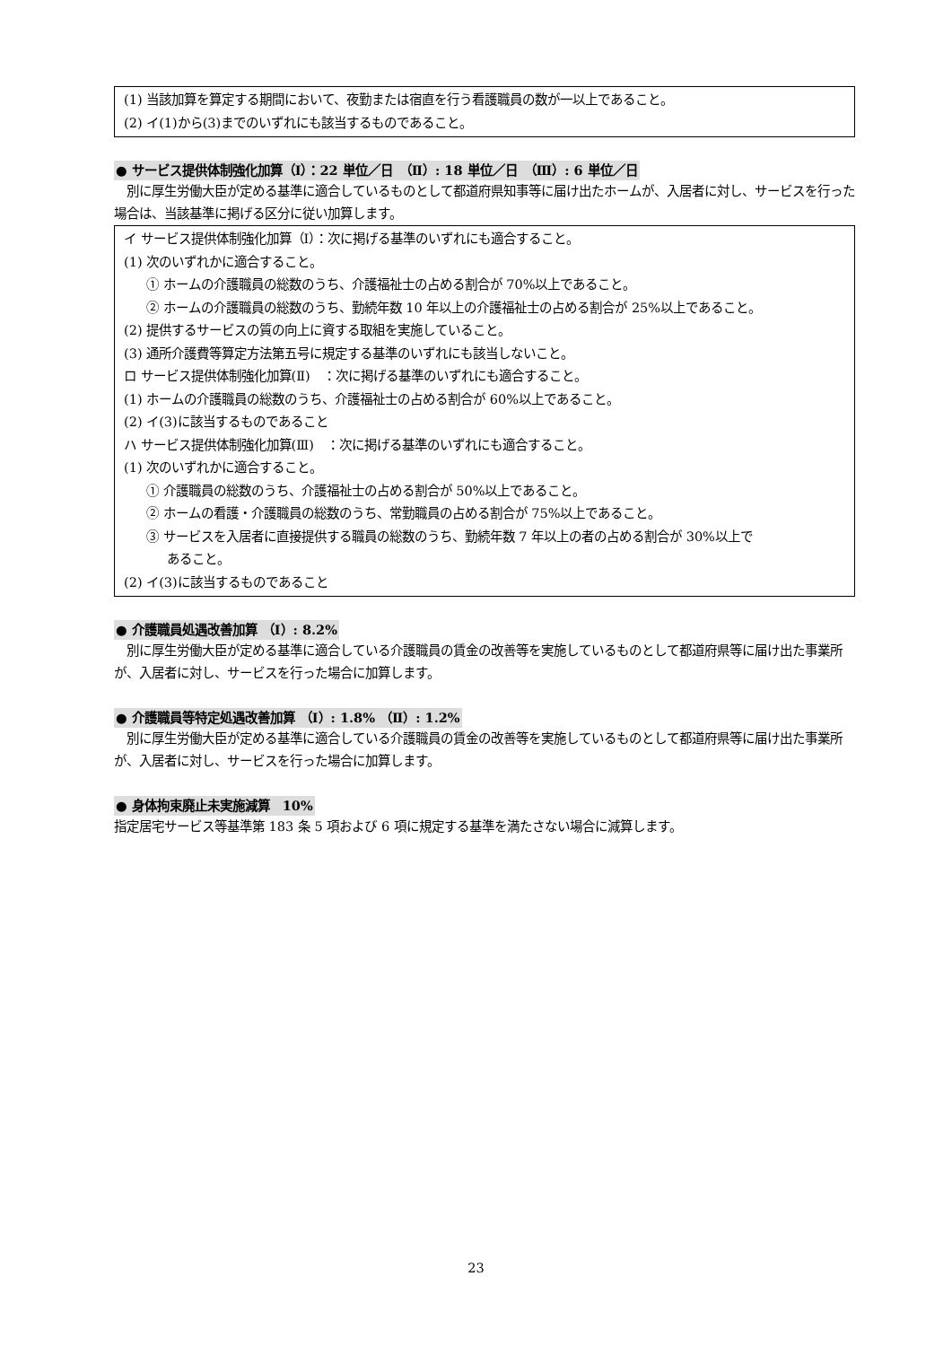(1) 当該加算を算定する期間において、夜勤または宿直を行う看護職員の数が一以上であること。
(2) イ(1)から(3)までのいずれにも該当するものであること。
● サービス提供体制強化加算（Ⅰ）：22 単位／日　（Ⅱ）: 18 単位／日　（Ⅲ）: 6 単位／日
　別に厚生労働大臣が定める基準に適合しているものとして都道府県知事等に届け出たホームが、入居者に対し、サービスを行った場合は、当該基準に掲げる区分に従い加算します。
イ サービス提供体制強化加算（Ⅰ）：次に掲げる基準のいずれにも適合すること。
(1) 次のいずれかに適合すること。
① ホームの介護職員の総数のうち、介護福祉士の占める割合が 70%以上であること。
② ホームの介護職員の総数のうち、勤続年数 10 年以上の介護福祉士の占める割合が 25%以上であること。
(2) 提供するサービスの質の向上に資する取組を実施していること。
(3) 通所介護費等算定方法第五号に規定する基準のいずれにも該当しないこと。
ロ サービス提供体制強化加算(Ⅱ)　：次に掲げる基準のいずれにも適合すること。
(1) ホームの介護職員の総数のうち、介護福祉士の占める割合が 60%以上であること。
(2) イ(3)に該当するものであること
ハ サービス提供体制強化加算(Ⅲ)　：次に掲げる基準のいずれにも適合すること。
(1) 次のいずれかに適合すること。
① 介護職員の総数のうち、介護福祉士の占める割合が 50%以上であること。
② ホームの看護・介護職員の総数のうち、常勤職員の占める割合が 75%以上であること。
③ サービスを入居者に直接提供する職員の総数のうち、勤続年数 7 年以上の者の占める割合が 30%以上で
あること。
(2) イ(3)に該当するものであること
● 介護職員処遇改善加算 （Ⅰ）: 8.2%
　別に厚生労働大臣が定める基準に適合している介護職員の賃金の改善等を実施しているものとして都道府県等に届け出た事業所が、入居者に対し、サービスを行った場合に加算します。
● 介護職員等特定処遇改善加算 （Ⅰ）: 1.8% （Ⅱ）: 1.2%
　別に厚生労働大臣が定める基準に適合している介護職員の賃金の改善等を実施しているものとして都道府県等に届け出た事業所が、入居者に対し、サービスを行った場合に加算します。
● 身体拘束廃止未実施減算　10%
指定居宅サービス等基準第 183 条 5 項および 6 項に規定する基準を満たさない場合に減算します。
23